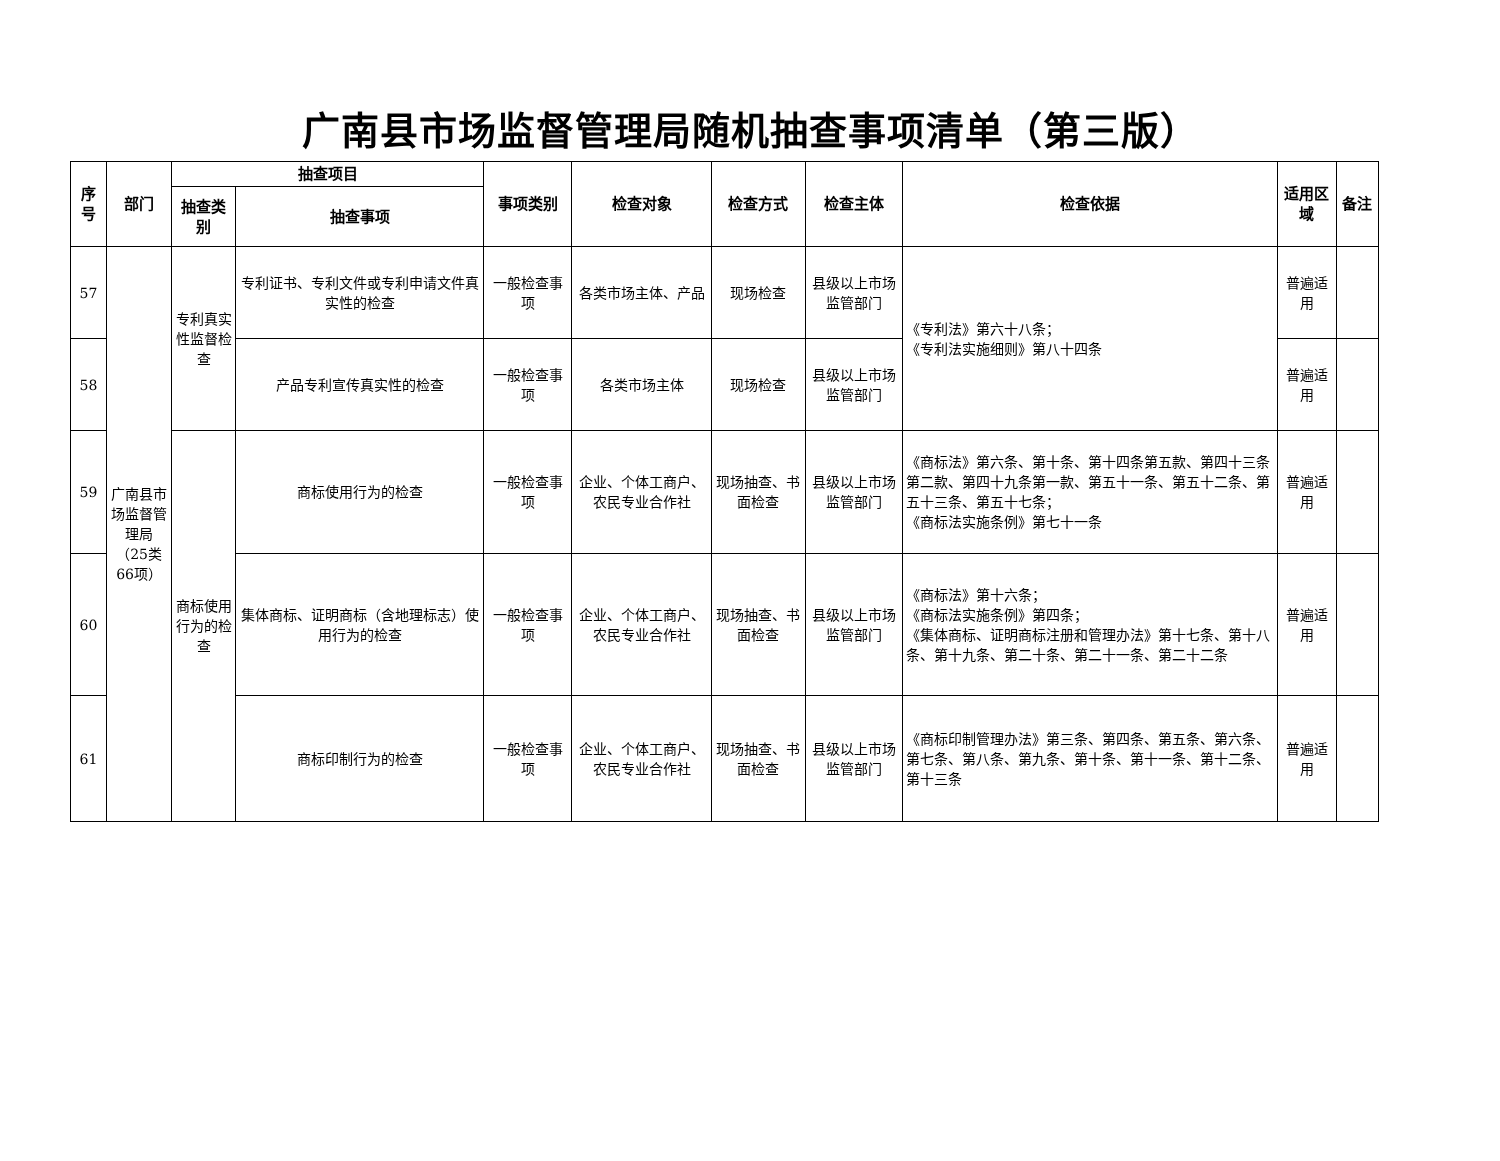广南县市场监督管理局随机抽查事项清单（第三版）
| 序号 | 部门 | 抽查项目 | | 事项类别 | 检查对象 | 检查方式 | 检查主体 | 检查依据 | 适用区域 | 备注 |
| --- | --- | --- | --- | --- | --- | --- | --- | --- | --- | --- |
| | | 抽查类别 | 抽查事项 | | | | | | | |
| 57 | 广南县市场监督管理局（25类66项） | 专利真实性监督检查 | 专利证书、专利文件或专利申请文件真实性的检查 | 一般检查事项 | 各类市场主体、产品 | 现场检查 | 县级以上市场监管部门 | 《专利法》第六十八条； 《专利法实施细则》第八十四条 | 普遍适用 | |
| 58 | | | 产品专利宣传真实性的检查 | 一般检查事项 | 各类市场主体 | 现场检查 | 县级以上市场监管部门 | | 普遍适用 | |
| 59 | | 商标使用行为的检查 | 商标使用行为的检查 | 一般检查事项 | 企业、个体工商户、农民专业合作社 | 现场抽查、书面检查 | 县级以上市场监管部门 | 《商标法》第六条、第十条、第十四条第五款、第四十三条第二款、第四十九条第一款、第五十一条、第五十二条、第五十三条、第五十七条； 《商标法实施条例》第七十一条 | 普遍适用 | |
| 60 | | | 集体商标、证明商标（含地理标志）使用行为的检查 | 一般检查事项 | 企业、个体工商户、农民专业合作社 | 现场抽查、书面检查 | 县级以上市场监管部门 | 《商标法》第十六条； 《商标法实施条例》第四条； 《集体商标、证明商标注册和管理办法》第十七条、第十八条、第十九条、第二十条、第二十一条、第二十二条 | 普遍适用 | |
| 61 | | | 商标印制行为的检查 | 一般检查事项 | 企业、个体工商户、农民专业合作社 | 现场抽查、书面检查 | 县级以上市场监管部门 | 《商标印制管理办法》第三条、第四条、第五条、第六条、第七条、第八条、第九条、第十条、第十一条、第十二条、第十三条 | 普遍适用 | |